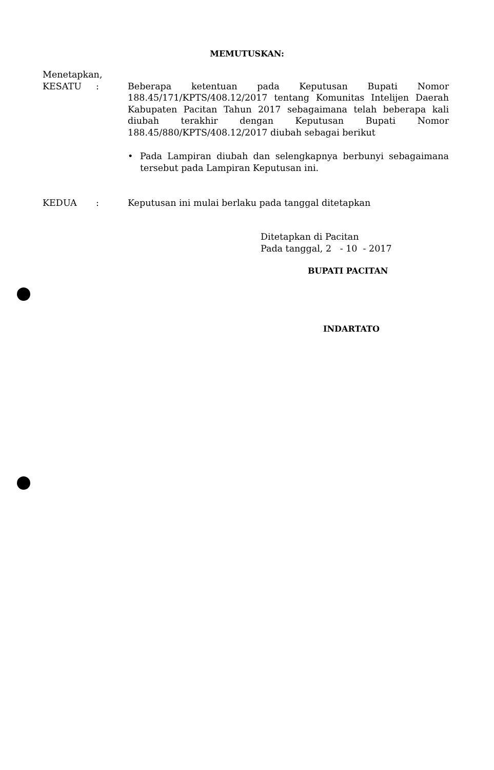MEMUTUSKAN:
Menetapkan,
KESATU : Beberapa ketentuan pada Keputusan Bupati Nomor 188.45/171/KPTS/408.12/2017 tentang Komunitas Intelijen Daerah Kabupaten Pacitan Tahun 2017 sebagaimana telah beberapa kali diubah terakhir dengan Keputusan Bupati Nomor 188.45/880/KPTS/408.12/2017 diubah sebagai berikut
• Pada Lampiran diubah dan selengkapnya berbunyi sebagaimana tersebut pada Lampiran Keputusan ini.
KEDUA : Keputusan ini mulai berlaku pada tanggal ditetapkan
Ditetapkan di Pacitan
Pada tanggal, 2 - 10 - 2017
BUPATI PACITAN
INDARTATO